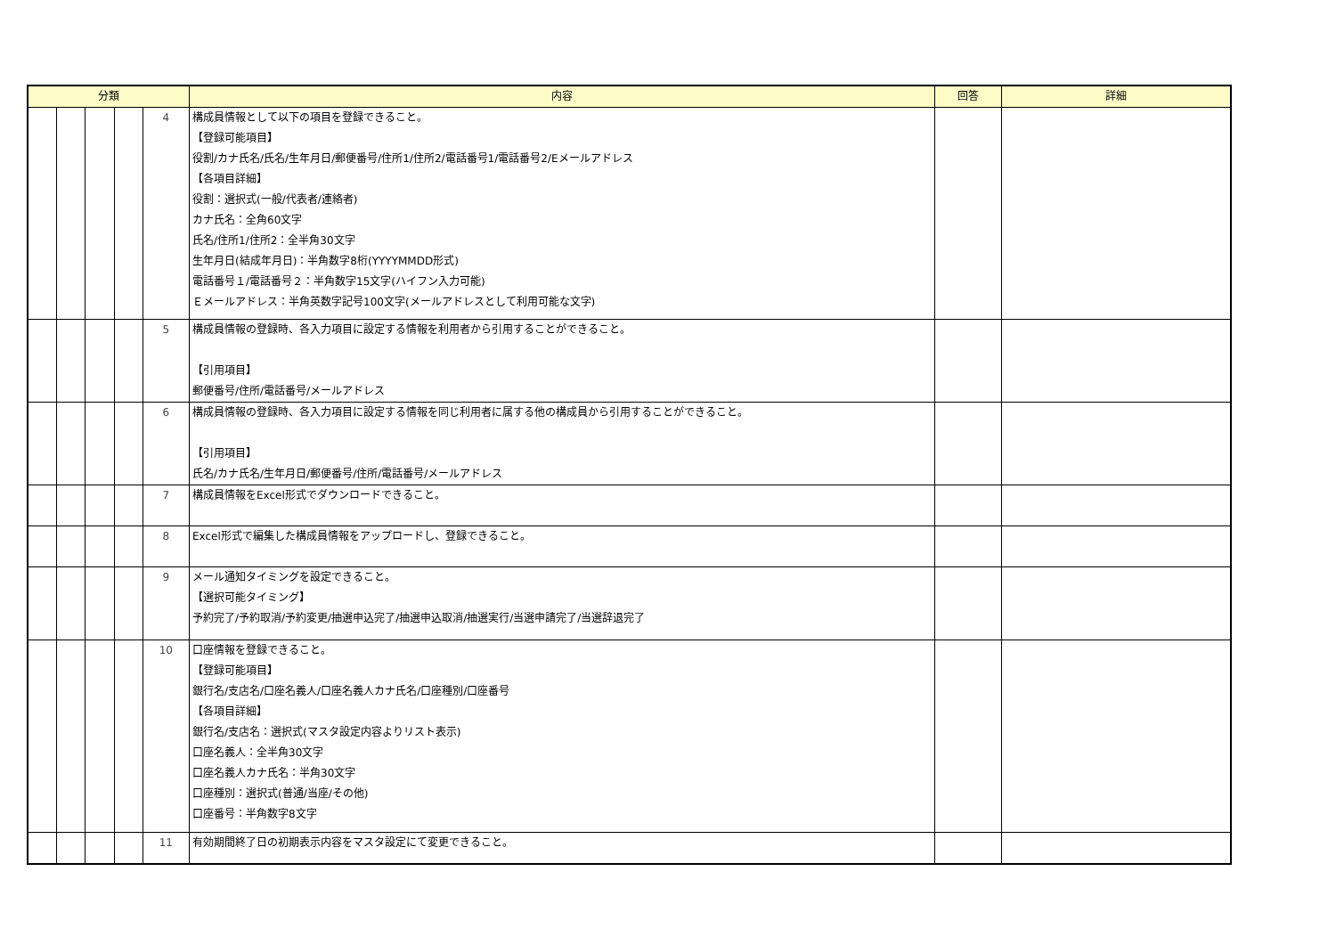| 分類 | | | | | 内容 | 回答 | 詳細 |
| --- | --- | --- | --- | --- | --- | --- | --- |
| | | | | 4 | 構成員情報として以下の項目を登録できること。 【登録可能項目】 役割/カナ氏名/氏名/生年月日/郵便番号/住所1/住所2/電話番号1/電話番号2/Eメールアドレス 【各項目詳細】 役割：選択式(一般/代表者/連絡者) カナ氏名：全角60文字 氏名/住所1/住所2：全半角30文字 生年月日(結成年月日)：半角数字8桁(YYYYMMDD形式) 電話番号１/電話番号２：半角数字15文字(ハイフン入力可能) Ｅメールアドレス：半角英数字記号100文字(メールアドレスとして利用可能な文字) | | |
| | | | | 5 | 構成員情報の登録時、各入力項目に設定する情報を利用者から引用することができること。 【引用項目】 郵便番号/住所/電話番号/メールアドレス | | |
| | | | | 6 | 構成員情報の登録時、各入力項目に設定する情報を同じ利用者に属する他の構成員から引用することができること。 【引用項目】 氏名/カナ氏名/生年月日/郵便番号/住所/電話番号/メールアドレス | | |
| | | | | 7 | 構成員情報をExcel形式でダウンロードできること。 | | |
| | | | | 8 | Excel形式で編集した構成員情報をアップロードし、登録できること。 | | |
| | | | | 9 | メール通知タイミングを設定できること。 【選択可能タイミング】 予約完了/予約取消/予約変更/抽選申込完了/抽選申込取消/抽選実行/当選申請完了/当選辞退完了 | | |
| | | | | 10 | 口座情報を登録できること。 【登録可能項目】 銀行名/支店名/口座名義人/口座名義人カナ氏名/口座種別/口座番号 【各項目詳細】 銀行名/支店名：選択式(マスタ設定内容よりリスト表示) 口座名義人：全半角30文字 口座名義人カナ氏名：半角30文字 口座種別：選択式(普通/当座/その他) 口座番号：半角数字8文字 | | |
| | | | | 11 | 有効期間終了日の初期表示内容をマスタ設定にて変更できること。 | | |